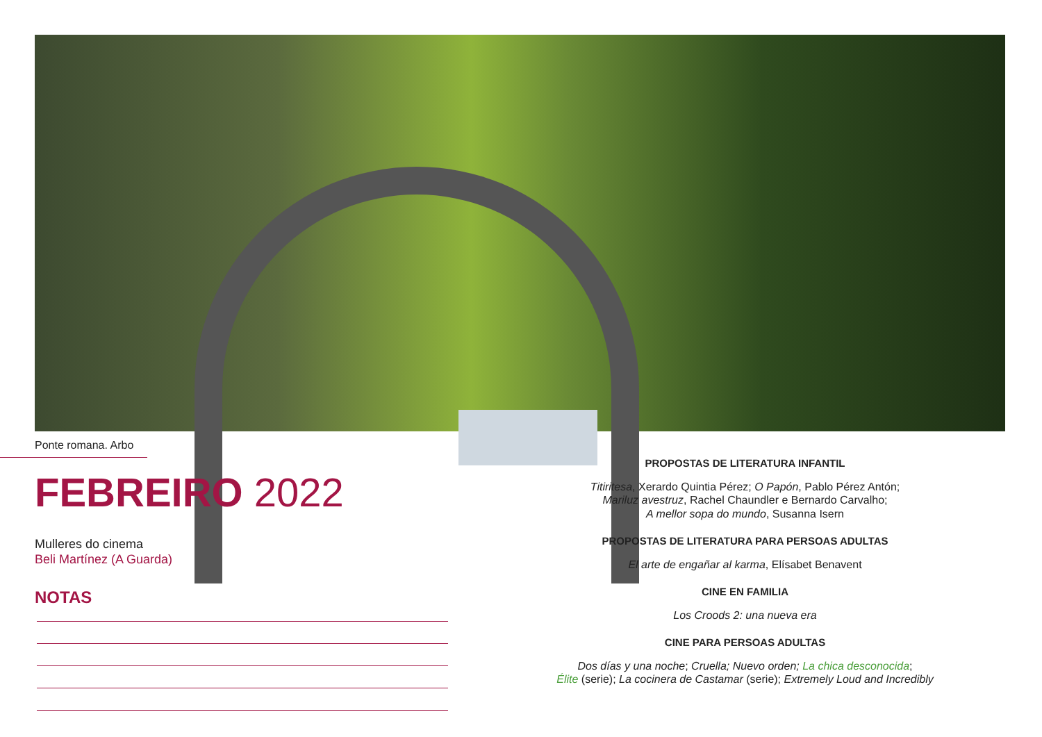Ponte romana. Arbo
FEBREIRO 2022
Mulleres do cinema
Beli Martínez (A Guarda)
NOTAS
PROPOSTAS DE LITERATURA INFANTIL
Titiritesa, Xerardo Quintia Pérez; O Papón, Pablo Pérez Antón;
Mariluz avestruz, Rachel Chaundler e Bernardo Carvalho;
A mellor sopa do mundo, Susanna Isern
PROPOSTAS DE LITERATURA PARA PERSOAS ADULTAS
El arte de engañar al karma, Elísabet Benavent
CINE EN FAMILIA
Los Croods 2: una nueva era
CINE PARA PERSOAS ADULTAS
Dos días y una noche; Cruella; Nuevo orden; La chica desconocida;
Élite (serie); La cocinera de Castamar (serie); Extremely Loud and Incredibly